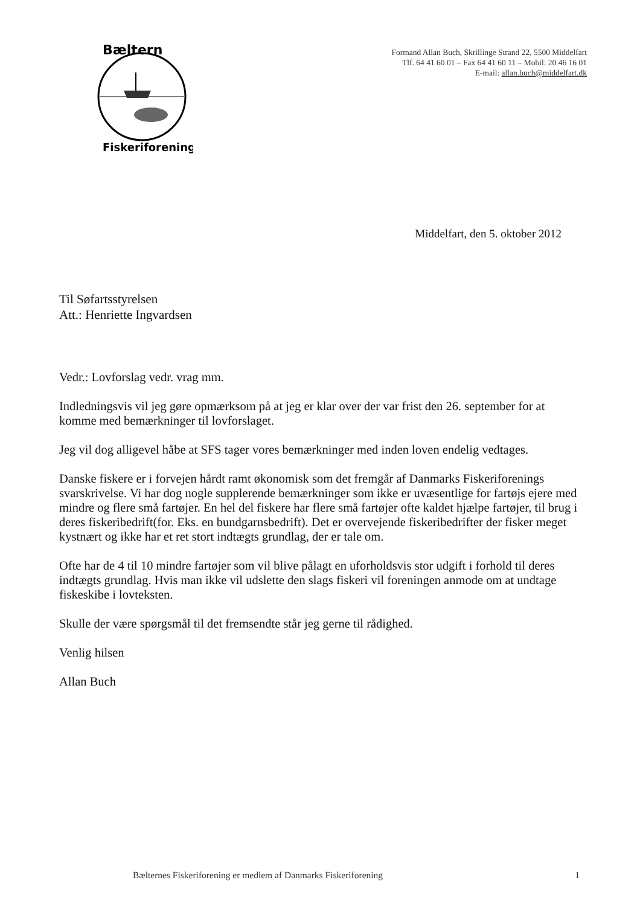Bæltern
Fiskeriforening
Formand Allan Buch, Skrillinge Strand 22, 5500 Middelfart
Tlf. 64 41 60 01 – Fax 64 41 60 11 – Mobil: 20 46 16 01
E-mail: allan.buch@middelfart.dk
Middelfart, den 5. oktober 2012
Til Søfartsstyrelsen
Att.: Henriette Ingvardsen
Vedr.: Lovforslag vedr. vrag mm.
Indledningsvis vil jeg gøre opmærksom på at jeg er klar over der var frist den 26. september for at komme med bemærkninger til lovforslaget.
Jeg vil dog alligevel håbe at SFS tager vores bemærkninger med inden loven endelig vedtages.
Danske fiskere er i forvejen hårdt ramt økonomisk som det fremgår af Danmarks Fiskeriforenings svarskrivelse. Vi har dog nogle supplerende bemærkninger som ikke er uvæsentlige for fartøjs ejere med mindre og flere små fartøjer. En hel del fiskere har flere små fartøjer ofte kaldet hjælpe fartøjer, til brug i deres fiskeribedrift(for. Eks. en bundgarnsbedrift). Det er overvejende fiskeribedrifter der fisker meget kystnært og ikke har et ret stort indtægts grundlag, der er tale om.
Ofte har de 4 til 10 mindre fartøjer som vil blive pålagt en uforholdsvis stor udgift i forhold til deres indtægts grundlag. Hvis man ikke vil udslette den slags fiskeri vil foreningen anmode om at undtage fiskeskibe i lovteksten.
Skulle der være spørgsmål til det fremsendte står jeg gerne til rådighed.
Venlig hilsen
Allan Buch
Bælternes Fiskeriforening er medlem af Danmarks Fiskeriforening 1